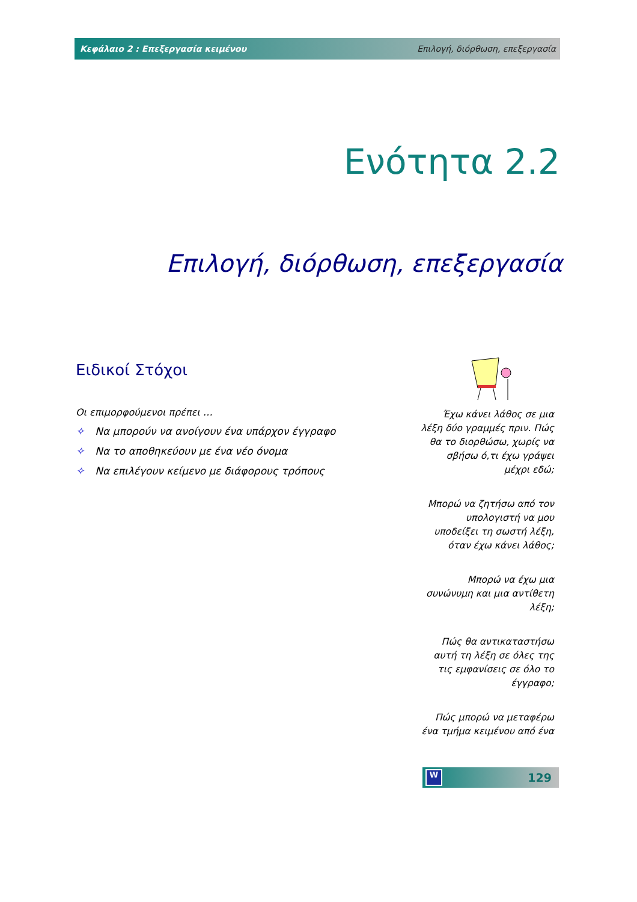Κεφάλαιο 2 : Επεξεργασία κειμένου Επιλογή, διόρθωση, επεξεργασία
Ενότητα 2.2
Επιλογή, διόρθωση, επεξεργασία
Ειδικοί Στόχοι
Οι επιμορφούμενοι πρέπει …
✧ Να μπορούν να ανοίγουν ένα υπάρχον έγγραφο
✧ Να το αποθηκεύουν με ένα νέο όνομα
✧ Να επιλέγουν κείμενο με διάφορους τρόπους
Έχω κάνει λάθος σε μια λέξη δύο γραμμές πριν. Πώς θα το διορθώσω, χωρίς να σβήσω ό,τι έχω γράψει μέχρι εδώ;
Μπορώ να ζητήσω από τον υπολογιστή να μου υποδείξει τη σωστή λέξη, όταν έχω κάνει λάθος;
Μπορώ να έχω μια συνώνυμη και μια αντίθετη λέξη;
Πώς θα αντικαταστήσω αυτή τη λέξη σε όλες της τις εμφανίσεις σε όλο το έγγραφο;
Πώς μπορώ να μεταφέρω ένα τμήμα κειμένου από ένα
W 129